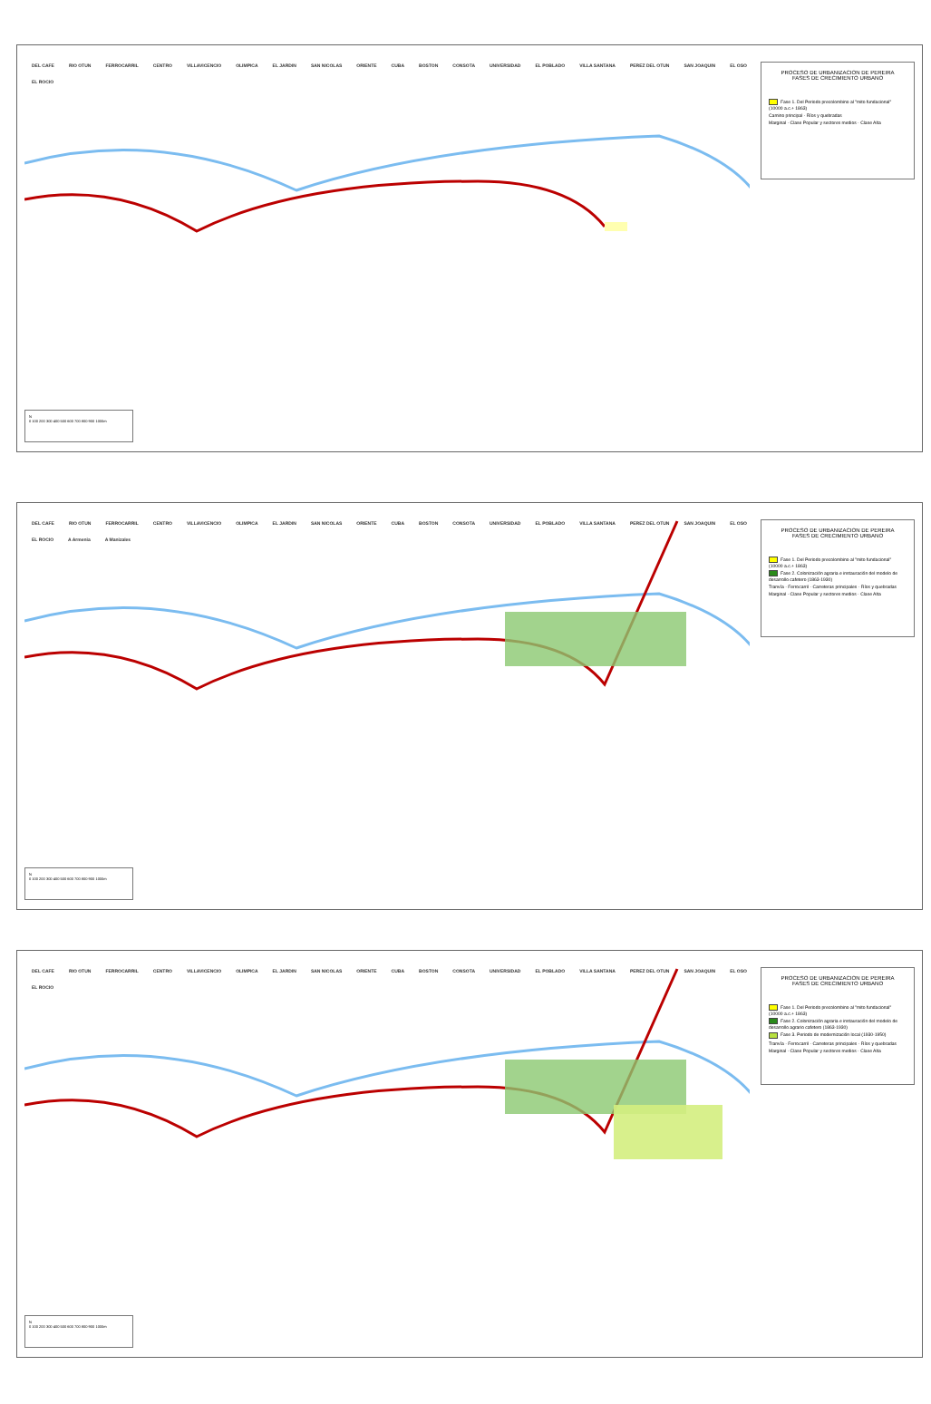DEL CAFE RIO OTUN FERROCARRIL CENTRO VILLAVICENCIO OLIMPICA EL JARDIN SAN NICOLAS ORIENTE CUBA BOSTON CONSOTA UNIVERSIDAD EL POBLADO VILLA SANTANA PEREZ DEL OTUN SAN JOAQUIN EL OSO EL ROCIO
N
0 100 200 300 400 500 600 700 800 900 1000m
PROCESO DE URBANIZACION DE PEREIRA
FASES DE CRECIMIENTO URBANO
Fase 1. Del Periodo precolombino al "mito fundacional" (10000 a.c.+ 1863)
Camino principal · Ríos y quebradas
Marginal · Clase Popular y sectores medios · Clase Alta
DEL CAFE RIO OTUN FERROCARRIL CENTRO VILLAVICENCIO OLIMPICA EL JARDIN SAN NICOLAS ORIENTE CUBA BOSTON CONSOTA UNIVERSIDAD EL POBLADO VILLA SANTANA PEREZ DEL OTUN SAN JOAQUIN EL OSO EL ROCIO A Armenia A Manizales
N
0 100 200 300 400 500 600 700 800 900 1000m
PROCESO DE URBANIZACION DE PEREIRA
FASES DE CRECIMIENTO URBANO
Fase 1. Del Periodo precolombino al "mito fundacional" (10000 a.c.+ 1863)
Fase 2. Colonización agraria e instauración del modelo de desarrollo cafetero (1863-1930)
Tranvía · Ferrocarril · Carreteras principales · Ríos y quebradas
Marginal · Clase Popular y sectores medios · Clase Alta
DEL CAFE RIO OTUN FERROCARRIL CENTRO VILLAVICENCIO OLIMPICA EL JARDIN SAN NICOLAS ORIENTE CUBA BOSTON CONSOTA UNIVERSIDAD EL POBLADO VILLA SANTANA PEREZ DEL OTUN SAN JOAQUIN EL OSO EL ROCIO
N
0 100 200 300 400 500 600 700 800 900 1000m
PROCESO DE URBANIZACION DE PEREIRA
FASES DE CRECIMIENTO URBANO
Fase 1. Del Periodo precolombino al "mito fundacional" (10000 a.c.+ 1863)
Fase 2. Colonización agraria e instauración del modelo de desarrollo agrario cafetero (1863-1930)
Fase 3. Periodo de modernización local (1930-1950)
Tranvía · Ferrocarril · Carreteras principales · Ríos y quebradas
Marginal · Clase Popular y sectores medios · Clase Alta